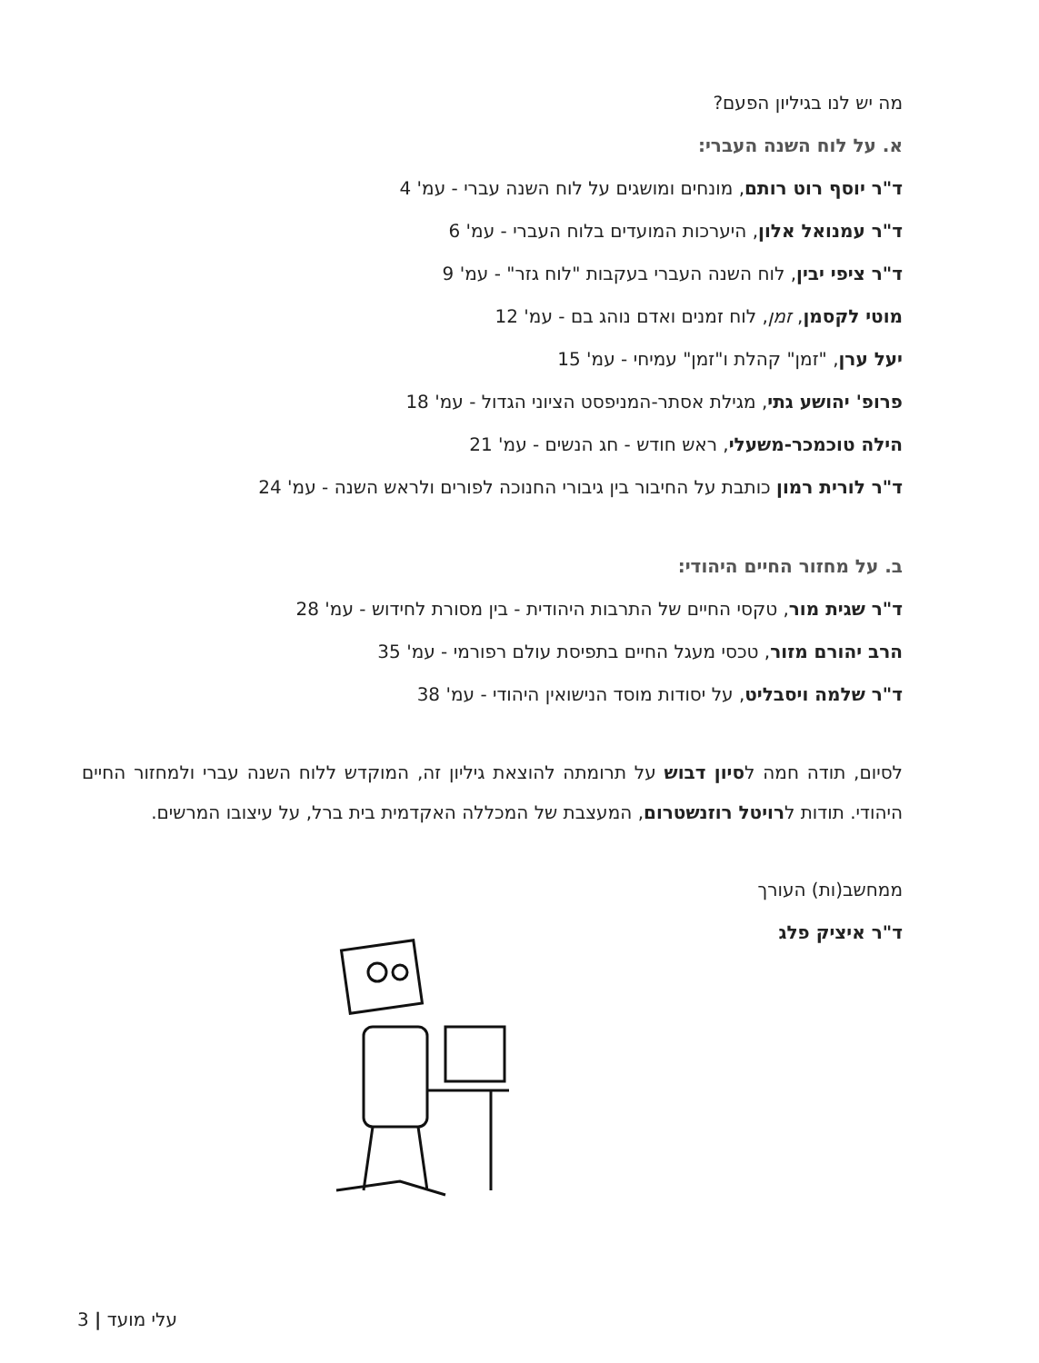מה יש לנו בגיליון הפעם?
א. על לוח השנה העברי:
ד"ר יוסף רוט רותם, מונחים ומושגים על לוח השנה עברי - עמ' 4
ד"ר עמנואל אלון, היערכות המועדים בלוח העברי - עמ' 6
ד"ר ציפי יבין, לוח השנה העברי בעקבות "לוח גזר" - עמ' 9
מוטי לקסמן, זמן, לוח זמנים ואדם נוהג בם - עמ' 12
יעל ערן, "זמן" קהלת ו"זמן" עמיחי - עמ' 15
פרופ' יהושע גתי, מגילת אסתר-המניפסט הציוני הגדול - עמ' 18
הילה טוכמכר-משעלי, ראש חודש - חג הנשים - עמ' 21
ד"ר לורית רמון כותבת על החיבור בין גיבורי החנוכה לפורים ולראש השנה - עמ' 24
ב. על מחזור החיים היהודי:
ד"ר שגית מור, טקסי החיים של התרבות היהודית - בין מסורת לחידוש - עמ' 28
הרב יהורם מזור, טכסי מעגל החיים בתפיסת עולם רפורמי - עמ' 35
ד"ר שלמה ויסבליט, על יסודות מוסד הנישואין היהודי - עמ' 38
לסיום, תודה חמה לסיון דבוש על תרומתה להוצאת גיליון זה, המוקדש ללוח השנה עברי ולמחזור החיים היהודי. תודות לרויטל רוזנשטרום, המעצבת של המכללה האקדמית בית ברל, על עיצובו המרשים.
ממחשב(ות) העורך
ד"ר איציק פלג
3 | עלי מועד